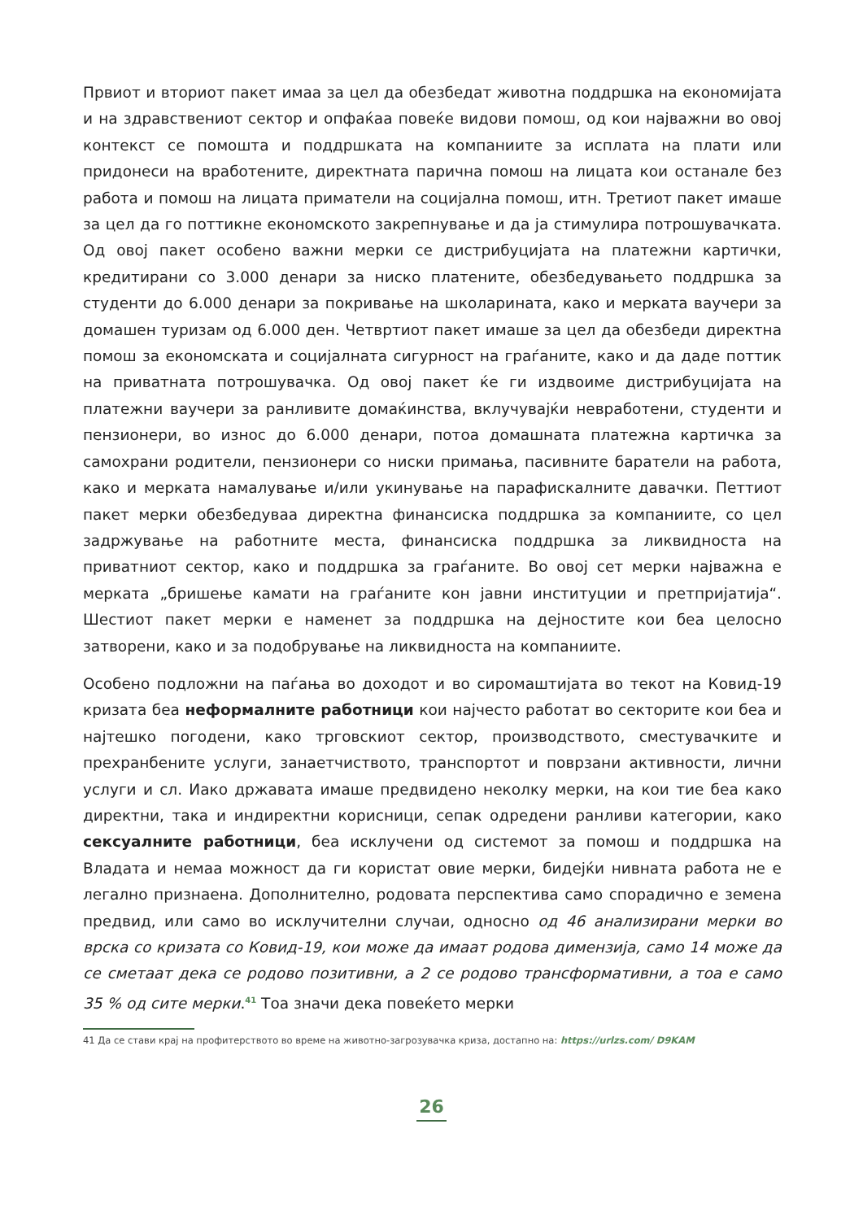Првиот и вториот пакет имаа за цел да обезбедат животна поддршка на економијата и на здравствениот сектор и опфаќаа повеќе видови помош, од кои најважни во овој контекст се помошта и поддршката на компаниите за исплата на плати или придонеси на вработените, директната парична помош на лицата кои останале без работа и помош на лицата приматели на социјална помош, итн. Третиот пакет имаше за цел да го поттикне економското закрепнување и да ја стимулира потрошувачката. Од овој пакет особено важни мерки се дистрибуцијата на платежни картички, кредитирани со 3.000 денари за ниско платените, обезбедувањето поддршка за студенти до 6.000 денари за покривање на школарината, како и мерката ваучери за домашен туризам од 6.000 ден. Четвртиот пакет имаше за цел да обезбеди директна помош за економската и социјалната сигурност на граѓаните, како и да даде поттик на приватната потрошувачка. Од овој пакет ќе ги издвоиме дистрибуцијата на платежни ваучери за ранливите домаќинства, вклучувајќи невработени, студенти и пензионери, во износ до 6.000 денари, потоа домашната платежна картичка за самохрани родители, пензионери со ниски примања, пасивните баратели на работа, како и мерката намалување и/или укинување на парафискалните давачки. Петтиот пакет мерки обезбедуваа директна финансиска поддршка за компаниите, со цел задржување на работните места, финансиска поддршка за ликвидноста на приватниот сектор, како и поддршка за граѓаните. Во овој сет мерки најважна е мерката „бришење камати на граѓаните кон јавни институции и претпријатија“. Шестиот пакет мерки е наменет за поддршка на дејностите кои беа целосно затворени, како и за подобрување на ликвидноста на компаниите.
Особено подложни на паѓања во доходот и во сиромаштијата во текот на Ковид-19 кризата беа неформалните работници кои најчесто работат во секторите кои беа и најтешко погодени, како трговскиот сектор, производството, сместувачките и прехранбените услуги, занаетчиството, транспортот и поврзани активности, лични услуги и сл. Иако државата имаше предвидено неколку мерки, на кои тие беа како директни, така и индиректни корисници, сепак одредени ранливи категории, како сексуалните работници, беа исклучени од системот за помош и поддршка на Владата и немаа можност да ги користат овие мерки, бидејќи нивната работа не е легално признаена. Дополнително, родовата перспектива само спорадично е земена предвид, или само во исклучителни случаи, односно од 46 анализирани мерки во врска со кризата со Ковид-19, кои може да имаат родова димензија, само 14 може да се сметаат дека се родово позитивни, а 2 се родово трансформативни, а тоа е само 35 % од сите мерки.<sup>41</sup> Тоа значи дека повеќето мерки
41 Да се стави крај на профитерството во време на животно-загрозувачка криза, достапно на: https://urlzs.com/ D9KAM
26